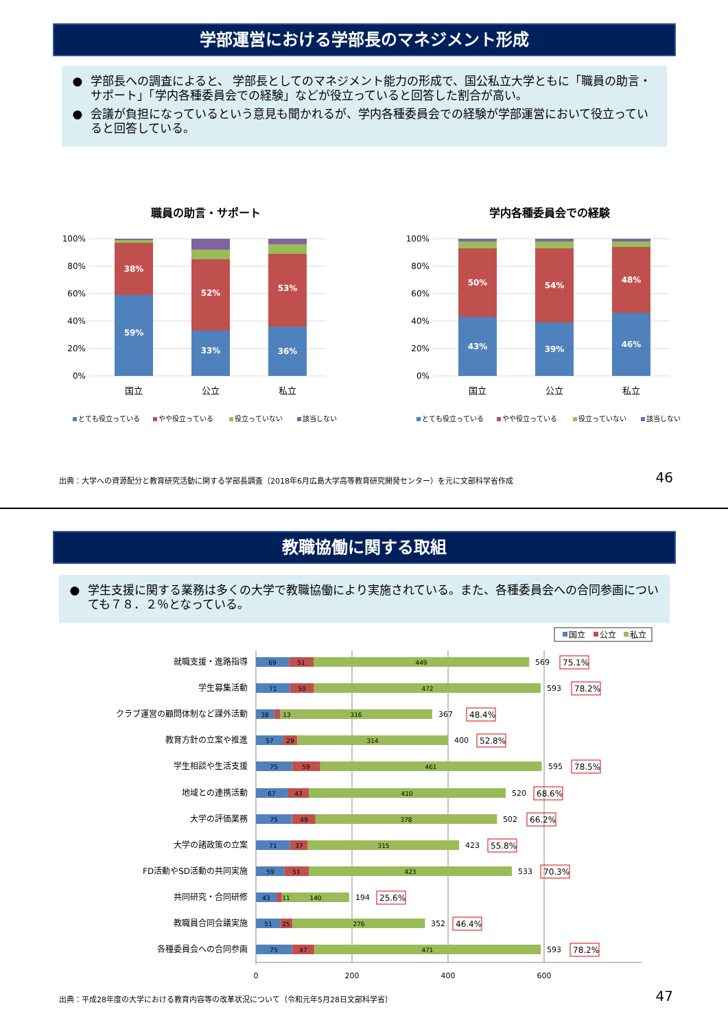学部運営における学部長のマネジメント形成
● 学部長への調査によると、 学部長としてのマネジメント能力の形成で、国公私立大学ともに「職員の助言・サポート」「学内各種委員会での経験」などが役立っていると回答した割合が高い。
● 会議が負担になっているという意見も聞かれるが、学内各種委員会での経験が学部運営において役立っていると回答している。
職員の助言・サポート
100%
80%
60%
40%
20%
0%
59%
38%
33%
52%
36%
53%
国立
公立
私立
とても役立っている
やや役立っている
役立っていない
該当しない
学内各種委員会での経験
100%
80%
60%
40%
20%
0%
43%
50%
39%
54%
46%
48%
国立
公立
私立
とても役立っている
やや役立っている
役立っていない
該当しない
出典：大学への資源配分と教育研究活動に関する学部長調査（2018年6月広島大学高等教育研究開発センター）を元に文部科学省作成 46
教職協働に関する取組
● 学生支援に関する業務は多くの大学で教職協働により実施されている。また、各種委員会への合同参画についても７８．２％となっている。
国立
公立
私立
0
200
400
600
就職支援・進路指導
学生募集活動
クラブ運営の顧問体制など課外活動
教育方針の立案や推進
学生相談や生活支援
地域との連携活動
大学の評価業務
大学の諸政策の立案
FD活動やSD活動の共同実施
共同研究・合同研修
教職員合同会議実施
各種委員会への合同参画
69
51
449
71
50
472
38
13
316
57
29
314
75
59
461
67
43
410
75
49
378
71
37
315
59
51
423
43
11
140
51
25
276
75
47
471
569
593
367
400
595
520
502
423
533
194
352
593
75.1%
78.2%
48.4%
52.8%
78.5%
68.6%
66.2%
55.8%
70.3%
25.6%
46.4%
78.2%
出典：平成28年度の大学における教育内容等の改革状況について（令和元年5月28日文部科学省） 47